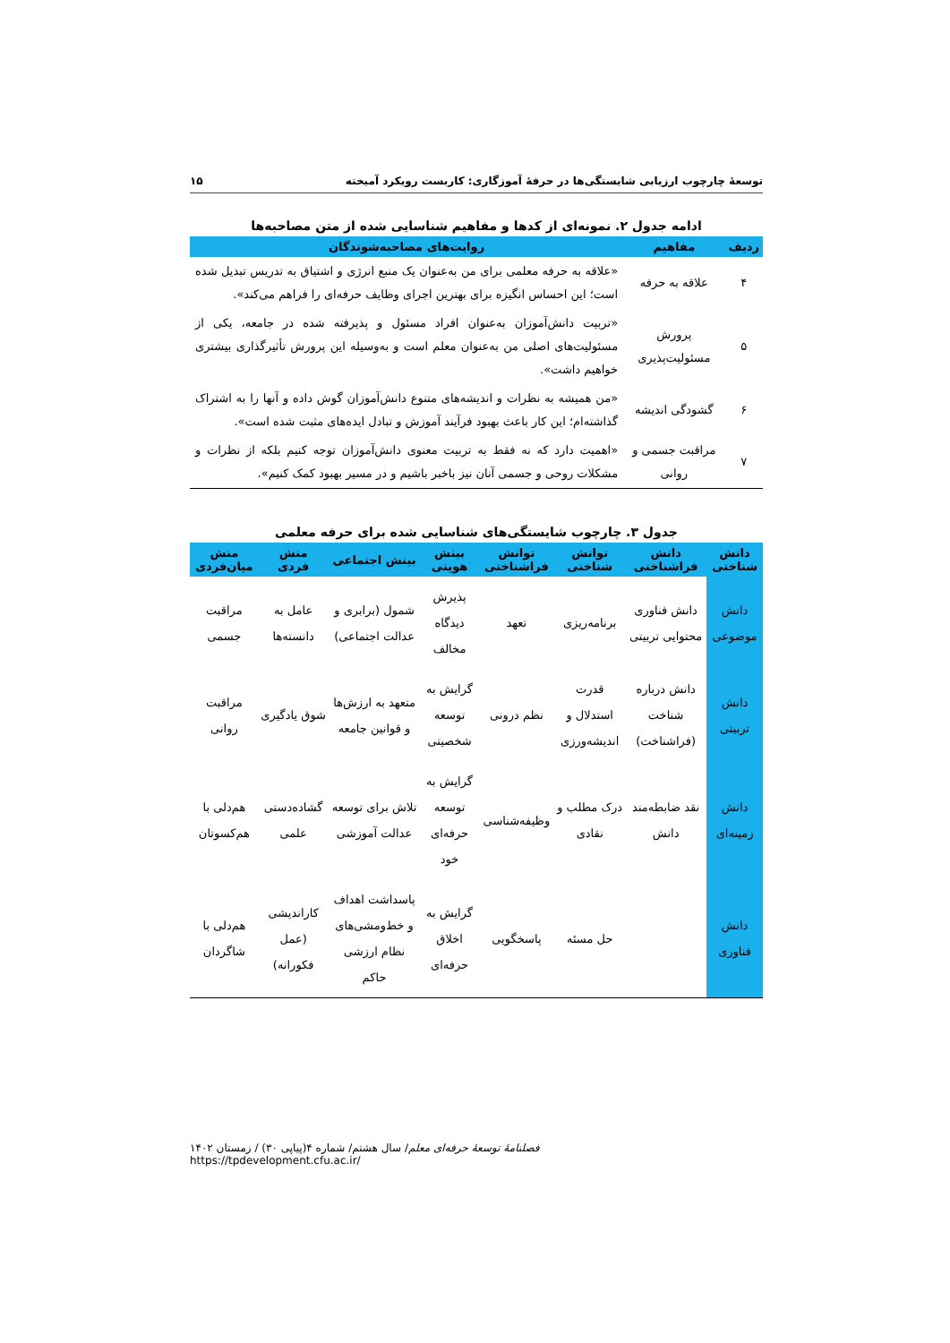توسعهٔ چارچوب ارزیابی شایستگی‌ها در حرفهٔ آموزگاری: کاربست رویکرد آمیخته ۱۵
ادامه جدول ۲. نمونه‌ای از کدها و مفاهیم شناسایی شده از متن مصاحبه‌ها
| ردیف | مفاهیم | روایت‌های مصاحبه‌شوندگان |
| --- | --- | --- |
| ۴ | علاقه به حرفه | «علاقه به حرفه معلمی برای من به‌عنوان یک منبع انرژی و اشتیاق به تدریس تبدیل شده است؛ این احساس انگیزه برای بهترین اجرای وظایف حرفه‌ای را فراهم می‌کند». |
| ۵ | پرورش مسئولیت‌پذیری | «تربیت دانش‌آموزان به‌عنوان افراد مسئول و پذیرفته شده در جامعه، یکی از مسئولیت‌های اصلی من به‌عنوان معلم است و به‌وسیله این پرورش تأثیرگذاری بیشتری خواهیم داشت». |
| ۶ | گشودگی اندیشه | «من همیشه به نظرات و اندیشه‌های متنوع دانش‌آموزان گوش داده و آنها را به اشتراک گذاشته‌ام؛ این کار باعث بهبود فرآیند آموزش و تبادل ایده‌های مثبت شده است». |
| ۷ | مراقبت جسمی و روانی | «اهمیت دارد که نه فقط به تربیت معنوی دانش‌آموزان توجه کنیم بلکه از نظرات و مشکلات روحی و جسمی آنان نیز باخبر باشیم و در مسیر بهبود کمک کنیم». |
جدول ۳. چارچوب شایستگی‌های شناسایی شده برای حرفه معلمی
| دانش شناختی | دانش فراشناختی | توانش شناختی | توانش فراشناختی | بینش هویتی | بینش اجتماعی | منش فردی | منش میان‌فردی |
| --- | --- | --- | --- | --- | --- | --- | --- |
| دانش موضوعی | دانش فناوری محتوایی تربیتی | برنامه‌ریزی | تعهد | پذیرش دیدگاه مخالف | شمول (برابری و عدالت اجتماعی) | عامل به دانسته‌ها | مراقبت جسمی |
| دانش تربیتی | دانش درباره شناخت (فراشناخت) | قدرت استدلال و اندیشه‌ورزی | نظم درونی | گرایش به توسعه شخصیتی | متعهد به ارزش‌ها و قوانین جامعه | شوق یادگیری | مراقبت روانی |
| دانش زمینه‌ای | نقد ضابطه‌مند دانش | درک مطلب و نقادی | وظیفه‌شناسی | گرایش به توسعه حرفه‌ای خود | تلاش برای توسعه عدالت آموزشی | گشاده‌دستی علمی | هم‌دلی با هم‌کسوتان |
| دانش فناوری | | حل مسئه | پاسخگویی | گرایش به اخلاق حرفه‌ای | پاسداشت اهداف و خط‌ومشی‌های نظام ارزشی حاکم | کاراندیشی (عمل فکورانه) | هم‌دلی با شاگردان |
فصلنامهٔ توسعهٔ حرفه‌ای معلم/ سال هشتم/ شماره ۴(پیاپی ۳۰) / زمستان ۱۴۰۲
https://tpdevelopment.cfu.ac.ir/